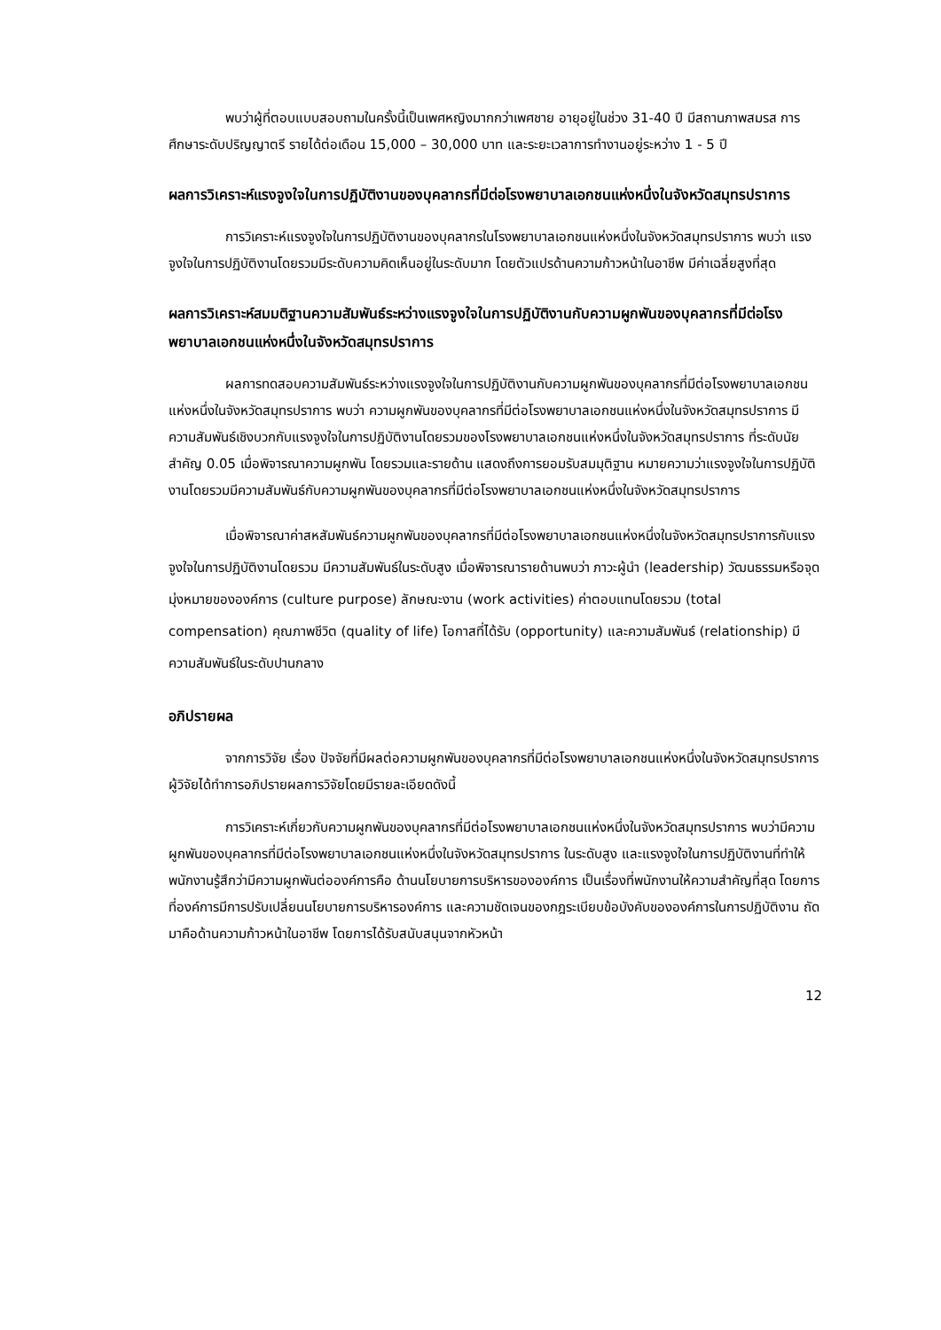พบว่าผู้ที่ตอบแบบสอบถามในครั้งนี้เป็นเพศหญิงมากกว่าเพศชาย อายุอยู่ในช่วง 31-40 ปี มีสถานภาพสมรส การศึกษาระดับปริญญาตรี รายได้ต่อเดือน 15,000 – 30,000 บาท และระยะเวลาการทำงานอยู่ระหว่าง 1 - 5 ปี
ผลการวิเคราะห์แรงจูงใจในการปฏิบัติงานของบุคลากรที่มีต่อโรงพยาบาลเอกชนแห่งหนึ่งในจังหวัดสมุทรปราการ
การวิเคราะห์แรงจูงใจในการปฏิบัติงานของบุคลากรในโรงพยาบาลเอกชนแห่งหนึ่งในจังหวัดสมุทรปราการ พบว่า แรงจูงใจในการปฏิบัติงานโดยรวมมีระดับความคิดเห็นอยู่ในระดับมาก โดยตัวแปรด้านความก้าวหน้าในอาชีพ มีค่าเฉลี่ยสูงที่สุด
ผลการวิเคราะห์สมมติฐานความสัมพันธ์ระหว่างแรงจูงใจในการปฏิบัติงานกับความผูกพันของบุคลากรที่มีต่อโรงพยาบาลเอกชนแห่งหนึ่งในจังหวัดสมุทรปราการ
ผลการทดสอบความสัมพันธ์ระหว่างแรงจูงใจในการปฏิบัติงานกับความผูกพันของบุคลากรที่มีต่อโรงพยาบาลเอกชนแห่งหนึ่งในจังหวัดสมุทรปราการ พบว่า ความผูกพันของบุคลากรที่มีต่อโรงพยาบาลเอกชนแห่งหนึ่งในจังหวัดสมุทรปราการ มีความสัมพันธ์เชิงบวกกับแรงจูงใจในการปฏิบัติงานโดยรวมของโรงพยาบาลเอกชนแห่งหนึ่งในจังหวัดสมุทรปราการ ที่ระดับนัยสำคัญ 0.05 เมื่อพิจารณาความผูกพัน โดยรวมและรายด้าน แสดงถึงการยอมรับสมมุติฐาน หมายความว่าแรงจูงใจในการปฏิบัติงานโดยรวมมีความสัมพันธ์กับความผูกพันของบุคลากรที่มีต่อโรงพยาบาลเอกชนแห่งหนึ่งในจังหวัดสมุทรปราการ
เมื่อพิจารณาค่าสหสัมพันธ์ความผูกพันของบุคลากรที่มีต่อโรงพยาบาลเอกชนแห่งหนึ่งในจังหวัดสมุทรปราการกับแรงจูงใจในการปฏิบัติงานโดยรวม มีความสัมพันธ์ในระดับสูง เมื่อพิจารณารายด้านพบว่า ภาวะผู้นำ (leadership) วัฒนธรรมหรือจุดมุ่งหมายขององค์การ (culture purpose) ลักษณะงาน (work activities) ค่าตอบแทนโดยรวม (total compensation) คุณภาพชีวิต (quality of life) โอกาสที่ได้รับ (opportunity) และความสัมพันธ์ (relationship) มีความสัมพันธ์ในระดับปานกลาง
อภิปรายผล
จากการวิจัย เรื่อง ปัจจัยที่มีผลต่อความผูกพันของบุคลากรที่มีต่อโรงพยาบาลเอกชนแห่งหนึ่งในจังหวัดสมุทรปราการ ผู้วิจัยได้ทำการอภิปรายผลการวิจัยโดยมีรายละเอียดดังนี้
การวิเคราะห์เกี่ยวกับความผูกพันของบุคลากรที่มีต่อโรงพยาบาลเอกชนแห่งหนึ่งในจังหวัดสมุทรปราการ พบว่ามีความผูกพันของบุคลากรที่มีต่อโรงพยาบาลเอกชนแห่งหนึ่งในจังหวัดสมุทรปราการ ในระดับสูง และแรงจูงใจในการปฏิบัติงานที่ทำให้พนักงานรู้สึกว่ามีความผูกพันต่อองค์การคือ ด้านนโยบายการบริหารขององค์การ เป็นเรื่องที่พนักงานให้ความสำคัญที่สุด โดยการที่องค์การมีการปรับเปลี่ยนนโยบายการบริหารองค์การ และความชัดเจนของกฎระเบียบข้อบังคับขององค์การในการปฏิบัติงาน ถัดมาคือด้านความก้าวหน้าในอาชีพ โดยการได้รับสนับสนุนจากหัวหน้า
12